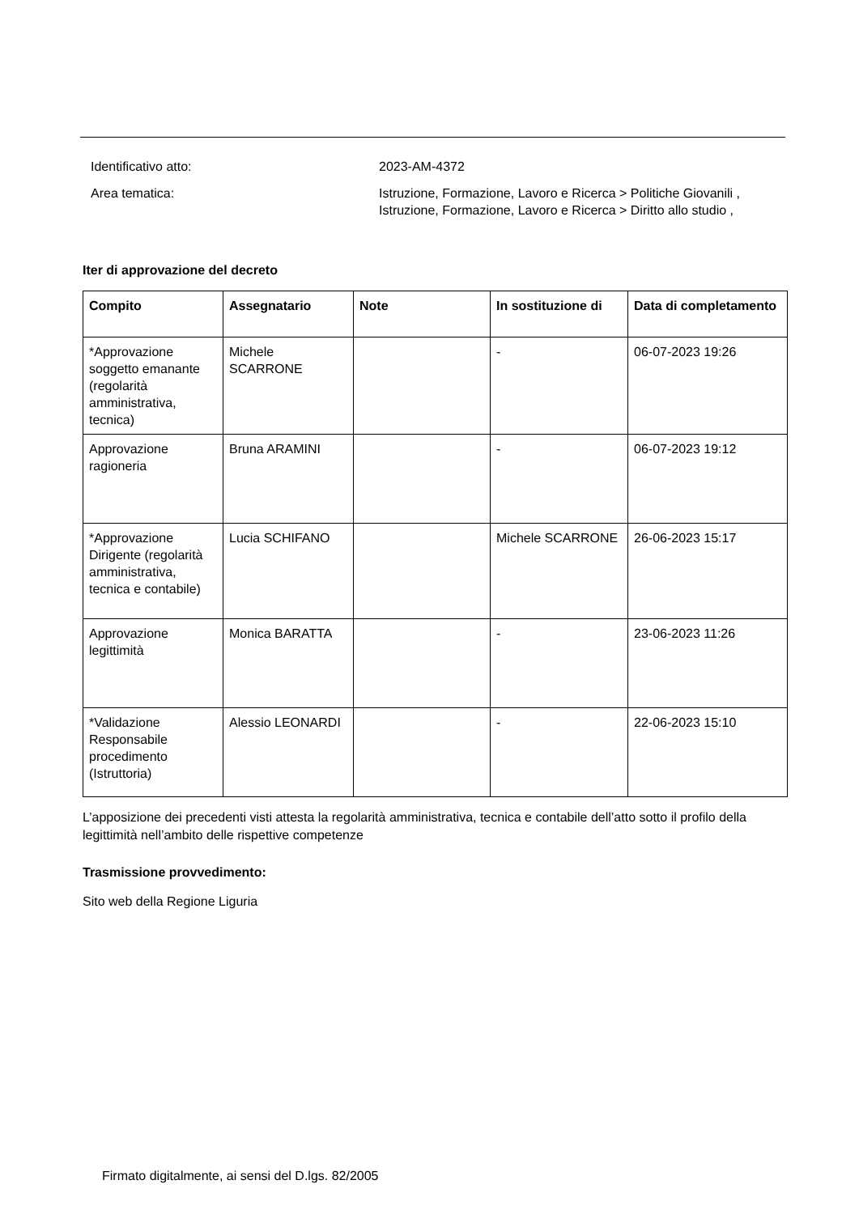Identificativo atto: 2023-AM-4372
Area tematica: Istruzione, Formazione, Lavoro e Ricerca > Politiche Giovanili , Istruzione, Formazione, Lavoro e Ricerca > Diritto allo studio ,
Iter di approvazione del decreto
| Compito | Assegnatario | Note | In sostituzione di | Data di completamento |
| --- | --- | --- | --- | --- |
| *Approvazione soggetto emanante (regolarità amministrativa, tecnica) | Michele SCARRONE | | - | 06-07-2023 19:26 |
| Approvazione ragioneria | Bruna ARAMINI | | - | 06-07-2023 19:12 |
| *Approvazione Dirigente (regolarità amministrativa, tecnica e contabile) | Lucia SCHIFANO | | Michele SCARRONE | 26-06-2023 15:17 |
| Approvazione legittimità | Monica BARATTA | | - | 23-06-2023 11:26 |
| *Validazione Responsabile procedimento (Istruttoria) | Alessio LEONARDI | | - | 22-06-2023 15:10 |
L’apposizione dei precedenti visti attesta la regolarità amministrativa, tecnica e contabile dell’atto sotto il profilo della legittimità nell’ambito delle rispettive competenze
Trasmissione provvedimento:
Sito web della Regione Liguria
Firmato digitalmente, ai sensi del D.lgs. 82/2005